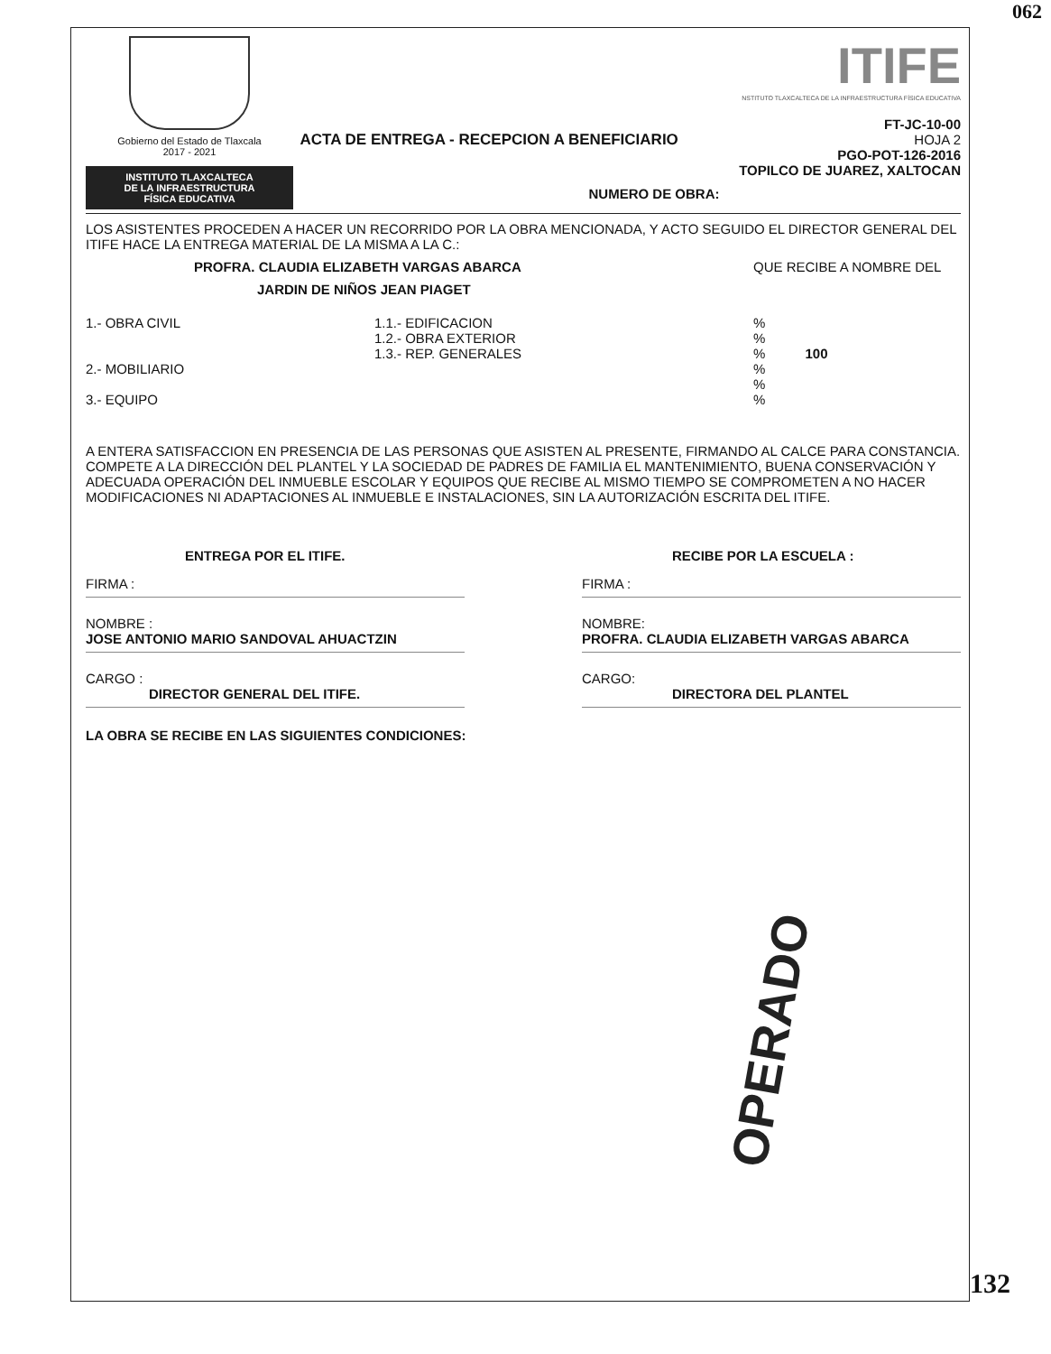062
Gobierno del Estado de Tlaxcala
2017 - 2021
INSTITUTO TLAXCALTECA
DE LA INFRAESTRUCTURA
FÍSICA EDUCATIVA
ACTA DE ENTREGA - RECEPCION A BENEFICIARIO
NUMERO DE OBRA:
ITIFE
NSTITUTO TLAXCALTECA DE LA INFRAESTRUCTURA FÍSICA EDUCATIVA
FT-JC-10-00
HOJA 2
PGO-POT-126-2016
TOPILCO DE JUAREZ, XALTOCAN
LOS ASISTENTES PROCEDEN A HACER UN RECORRIDO POR LA OBRA MENCIONADA, Y ACTO SEGUIDO EL DIRECTOR GENERAL DEL ITIFE HACE LA ENTREGA MATERIAL DE LA MISMA A LA C.:
PROFRA. CLAUDIA ELIZABETH VARGAS ABARCA QUE RECIBE A NOMBRE DEL
JARDIN DE NIÑOS JEAN PIAGET
1.- OBRA CIVIL
2.- MOBILIARIO
3.- EQUIPO
1.1.- EDIFICACION
1.2.- OBRA EXTERIOR
1.3.- REP. GENERALES
%
%
% 100
%
%
%
A ENTERA SATISFACCION EN PRESENCIA DE LAS PERSONAS QUE ASISTEN AL PRESENTE, FIRMANDO AL CALCE PARA CONSTANCIA.
COMPETE A LA DIRECCIÓN DEL PLANTEL Y LA SOCIEDAD DE PADRES DE FAMILIA EL MANTENIMIENTO, BUENA CONSERVACIÓN Y ADECUADA OPERACIÓN DEL INMUEBLE ESCOLAR Y EQUIPOS QUE RECIBE AL MISMO TIEMPO SE COMPROMETEN A NO HACER MODIFICACIONES NI ADAPTACIONES AL INMUEBLE E INSTALACIONES, SIN LA AUTORIZACIÓN ESCRITA DEL ITIFE.
ENTREGA POR EL ITIFE.
FIRMA :
NOMBRE :
JOSE ANTONIO MARIO SANDOVAL AHUACTZIN
CARGO :
DIRECTOR GENERAL DEL ITIFE.
RECIBE POR LA ESCUELA :
FIRMA :
NOMBRE:
PROFRA. CLAUDIA ELIZABETH VARGAS ABARCA
CARGO:
DIRECTORA DEL PLANTEL
LA OBRA SE RECIBE EN LAS SIGUIENTES CONDICIONES:
OPERADO
132